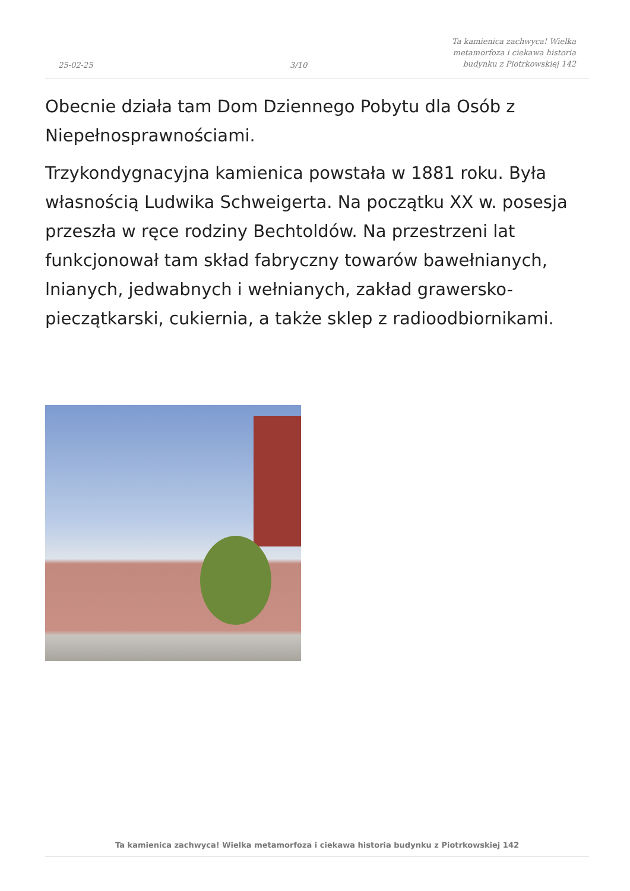25-02-25
3/10
Ta kamienica zachwyca! Wielka
metamorfoza i ciekawa historia
budynku z Piotrkowskiej 142
Obecnie działa tam Dom Dziennego Pobytu dla Osób z Niepełnosprawnościami.
Trzykondygnacyjna kamienica powstała w 1881 roku. Była własnością Ludwika Schweigerta. Na początku XX w. posesja przeszła w ręce rodziny Bechtoldów. Na przestrzeni lat funkcjonował tam skład fabryczny towarów bawełnianych, lnianych, jedwabnych i wełnianych, zakład grawersko-pieczątkarski, cukiernia, a także sklep z radioodbiornikami.
Ta kamienica zachwyca! Wielka metamorfoza i ciekawa historia budynku z Piotrkowskiej 142